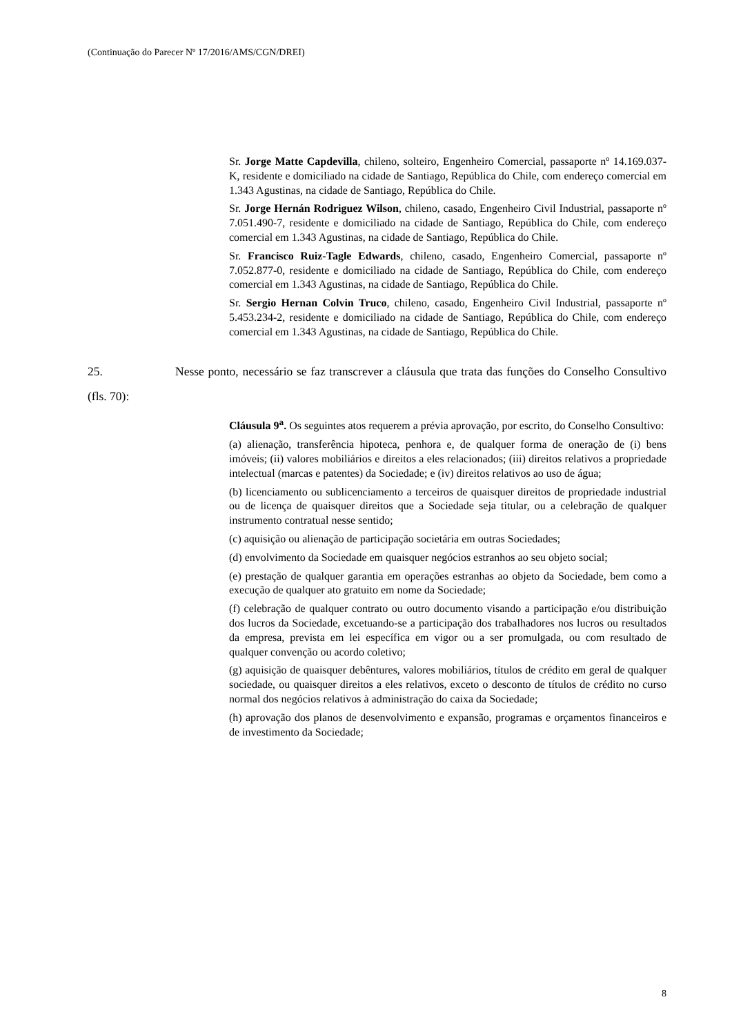(Continuação do Parecer Nº 17/2016/AMS/CGN/DREI)
Sr. Jorge Matte Capdevilla, chileno, solteiro, Engenheiro Comercial, passaporte nº 14.169.037-K, residente e domiciliado na cidade de Santiago, República do Chile, com endereço comercial em 1.343 Agustinas, na cidade de Santiago, República do Chile.
Sr. Jorge Hernán Rodriguez Wilson, chileno, casado, Engenheiro Civil Industrial, passaporte nº 7.051.490-7, residente e domiciliado na cidade de Santiago, República do Chile, com endereço comercial em 1.343 Agustinas, na cidade de Santiago, República do Chile.
Sr. Francisco Ruiz-Tagle Edwards, chileno, casado, Engenheiro Comercial, passaporte nº 7.052.877-0, residente e domiciliado na cidade de Santiago, República do Chile, com endereço comercial em 1.343 Agustinas, na cidade de Santiago, República do Chile.
Sr. Sergio Hernan Colvin Truco, chileno, casado, Engenheiro Civil Industrial, passaporte nº 5.453.234-2, residente e domiciliado na cidade de Santiago, República do Chile, com endereço comercial em 1.343 Agustinas, na cidade de Santiago, República do Chile.
25. Nesse ponto, necessário se faz transcrever a cláusula que trata das funções do Conselho Consultivo (fls. 70):
Cláusula 9<sup>a</sup>. Os seguintes atos requerem a prévia aprovação, por escrito, do Conselho Consultivo:
(a) alienação, transferência hipoteca, penhora e, de qualquer forma de oneração de (i) bens imóveis; (ii) valores mobiliários e direitos a eles relacionados; (iii) direitos relativos a propriedade intelectual (marcas e patentes) da Sociedade; e (iv) direitos relativos ao uso de água;
(b) licenciamento ou sublicenciamento a terceiros de quaisquer direitos de propriedade industrial ou de licença de quaisquer direitos que a Sociedade seja titular, ou a celebração de qualquer instrumento contratual nesse sentido;
(c) aquisição ou alienação de participação societária em outras Sociedades;
(d) envolvimento da Sociedade em quaisquer negócios estranhos ao seu objeto social;
(e) prestação de qualquer garantia em operações estranhas ao objeto da Sociedade, bem como a execução de qualquer ato gratuito em nome da Sociedade;
(f) celebração de qualquer contrato ou outro documento visando a participação e/ou distribuição dos lucros da Sociedade, excetuando-se a participação dos trabalhadores nos lucros ou resultados da empresa, prevista em lei específica em vigor ou a ser promulgada, ou com resultado de qualquer convenção ou acordo coletivo;
(g) aquisição de quaisquer debêntures, valores mobiliários, títulos de crédito em geral de qualquer sociedade, ou quaisquer direitos a eles relativos, exceto o desconto de títulos de crédito no curso normal dos negócios relativos à administração do caixa da Sociedade;
(h) aprovação dos planos de desenvolvimento e expansão, programas e orçamentos financeiros e de investimento da Sociedade;
8